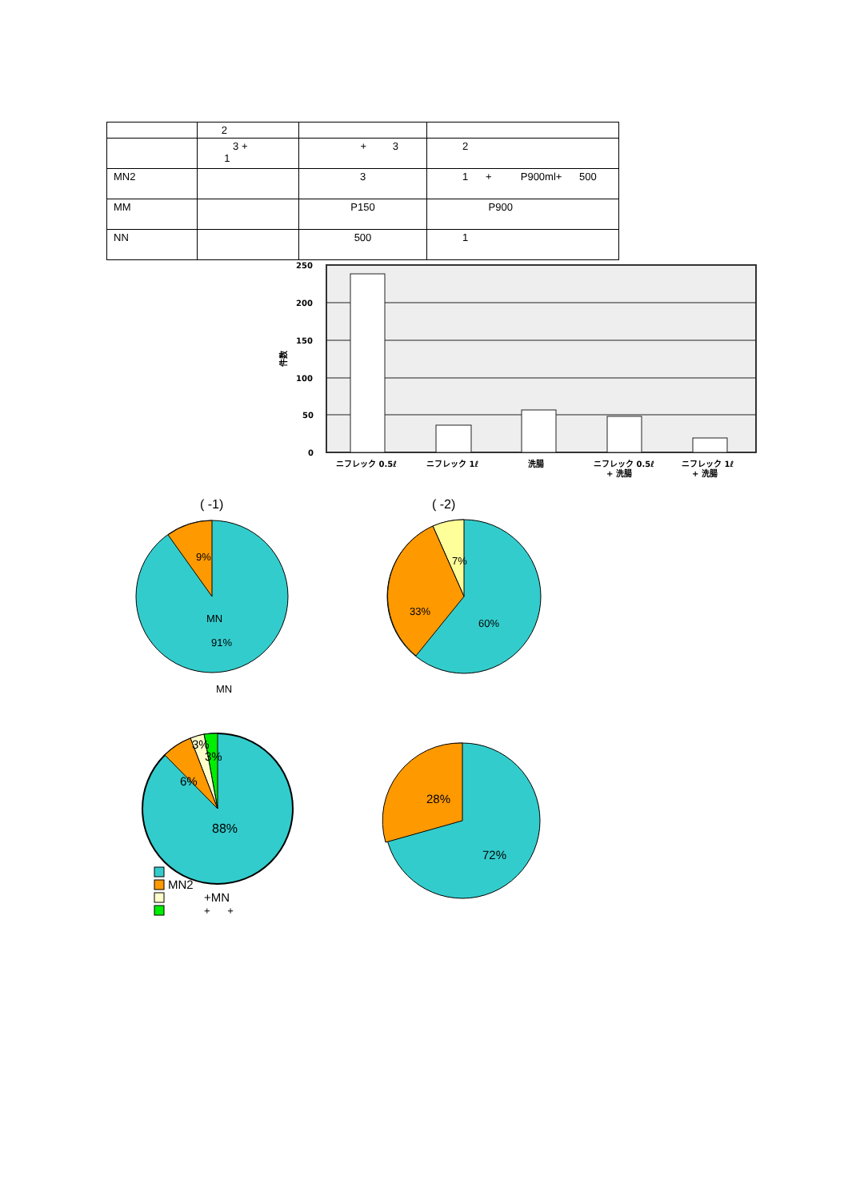| | 2 | | |
| | 3 + 1 | + 3 | 2 |
| MN2 | | 3 | 1 + P900ml+ 500 |
| MM | | P150 | P900 |
| NN | | 500 | 1 |
250
200
150
100
50
0
件数
ニフレック 0.5ℓ
ニフレック 1ℓ
洗腸
ニフレック 0.5ℓ
+ 洗腸
ニフレック 1ℓ
+ 洗腸
( -1)
( -2)
9%
MN
91%
MN
7%
33%
60%
3%
3%
6%
88%
28%
72%
MN2
+MN
+ +